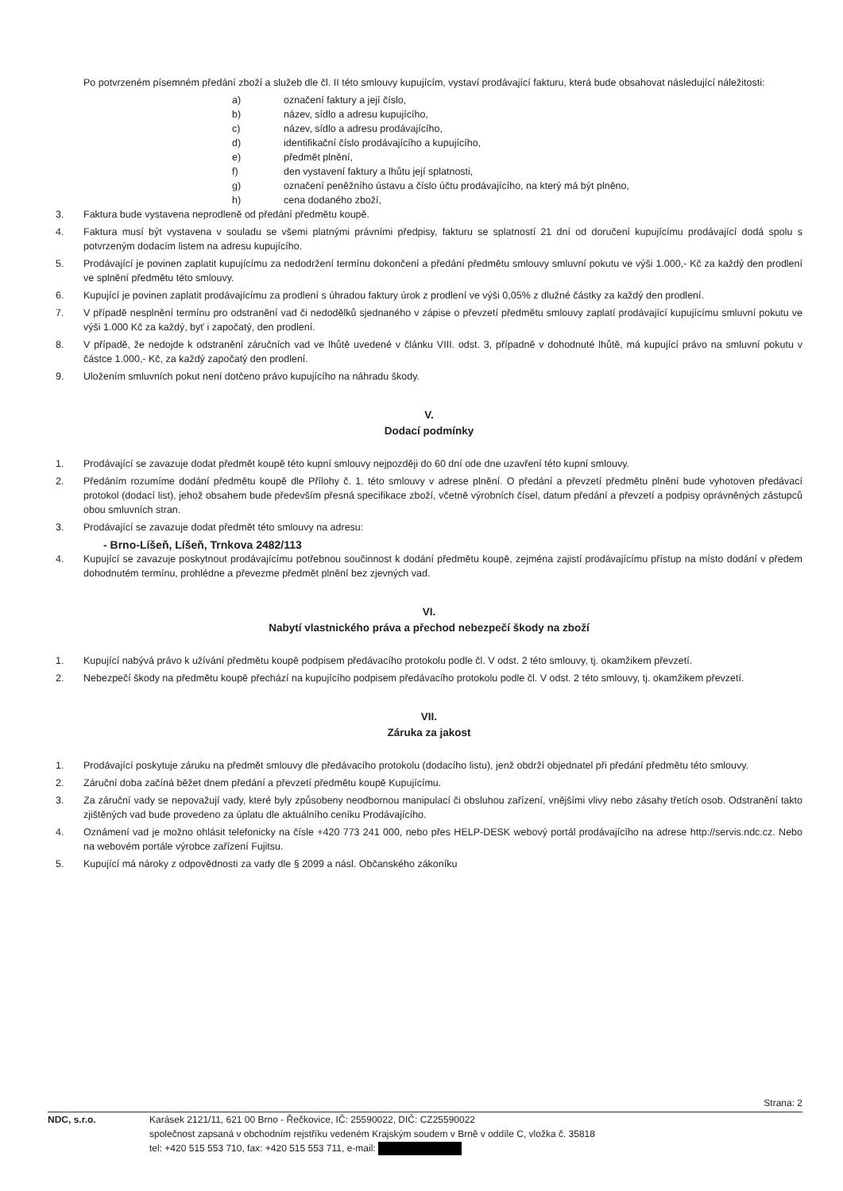Po potvrzeném písemném předání zboží a služeb dle čl. II této smlouvy kupujícím, vystaví prodávající fakturu, která bude obsahovat následující náležitosti:
a) označení faktury a její číslo,
b) název, sídlo a adresu kupujícího,
c) název, sídlo a adresu prodávajícího,
d) identifikační číslo prodávajícího a kupujícího,
e) předmět plnění,
f) den vystavení faktury a lhůtu její splatnosti,
g) označení peněžního ústavu a číslo účtu prodávajícího, na který má být plněno,
h) cena dodaného zboží,
3. Faktura bude vystavena neprodleně od předání předmětu koupě.
4. Faktura musí být vystavena v souladu se všemi platnými právními předpisy, fakturu se splatností 21 dní od doručení kupujícímu prodávající dodá spolu s potvrzeným dodacím listem na adresu kupujícího.
5. Prodávající je povinen zaplatit kupujícímu za nedodržení termínu dokončení a předání předmětu smlouvy smluvní pokutu ve výši 1.000,- Kč za každý den prodlení ve splnění předmětu této smlouvy.
6. Kupující je povinen zaplatit prodávajícímu za prodlení s úhradou faktury úrok z prodlení ve výši 0,05% z dlužné částky za každý den prodlení.
7. V případě nesplnění termínu pro odstranění vad či nedodělků sjednaného v zápise o převzetí předmětu smlouvy zaplatí prodávající kupujícímu smluvní pokutu ve výši 1.000 Kč za každý, byť i započatý, den prodlení.
8. V případě, že nedojde k odstranění záručních vad ve lhůtě uvedené v článku VIII. odst. 3, případně v dohodnuté lhůtě, má kupující právo na smluvní pokutu v částce 1.000,- Kč, za každý započatý den prodlení.
9. Uložením smluvních pokut není dotčeno právo kupujícího na náhradu škody.
V.
Dodací podmínky
1. Prodávající se zavazuje dodat předmět koupě této kupní smlouvy nejpozději do 60 dní ode dne uzavření této kupní smlouvy.
2. Předáním rozumíme dodání předmětu koupě dle Přílohy č. 1. této smlouvy v adrese plnění. O předání a převzetí předmětu plnění bude vyhotoven předávací protokol (dodací list), jehož obsahem bude především přesná specifikace zboží, včetně výrobních čísel, datum předání a převzetí a podpisy oprávněných zástupců obou smluvních stran.
3. Prodávající se zavazuje dodat předmět této smlouvy na adresu:
- Brno-Líšeň, Líšeň, Trnkova 2482/113
4. Kupující se zavazuje poskytnout prodávajícímu potřebnou součinnost k dodání předmětu koupě, zejména zajistí prodávajícímu přístup na místo dodání v předem dohodnutém termínu, prohlédne a převezme předmět plnění bez zjevných vad.
VI.
Nabytí vlastnického práva a přechod nebezpečí škody na zboží
1. Kupující nabývá právo k užívání předmětu koupě podpisem předávacího protokolu podle čl. V odst. 2 této smlouvy, tj. okamžikem převzetí.
2. Nebezpečí škody na předmětu koupě přechází na kupujícího podpisem předávacího protokolu podle čl. V odst. 2 této smlouvy, tj. okamžikem převzetí.
VII.
Záruka za jakost
1. Prodávající poskytuje záruku na předmět smlouvy dle předávacího protokolu (dodacího listu), jenž obdrží objednatel při předání předmětu této smlouvy.
2. Záruční doba začíná běžet dnem předání a převzetí předmětu koupě Kupujícímu.
3. Za záruční vady se nepovažují vady, které byly způsobeny neodbornou manipulací či obsluhou zařízení, vnějšími vlivy nebo zásahy třetích osob. Odstranění takto zjištěných vad bude provedeno za úplatu dle aktuálního ceníku Prodávajícího.
4. Oznámení vad je možno ohlásit telefonicky na čísle +420 773 241 000, nebo přes HELP-DESK webový portál prodávajícího na adrese http://servis.ndc.cz. Nebo na webovém portále výrobce zařízení Fujitsu.
5. Kupující má nároky z odpovědnosti za vady dle § 2099 a násl. Občanského zákoníku
Strana: 2
NDC, s.r.o. Karásek 2121/11, 621 00 Brno - Řečkovice, IČ: 25590022, DIČ: CZ25590022
společnost zapsaná v obchodním rejstříku vedeném Krajským soudem v Brně v oddíle C, vložka č. 35818
tel: +420 515 553 710, fax: +420 515 553 711, e-mail: